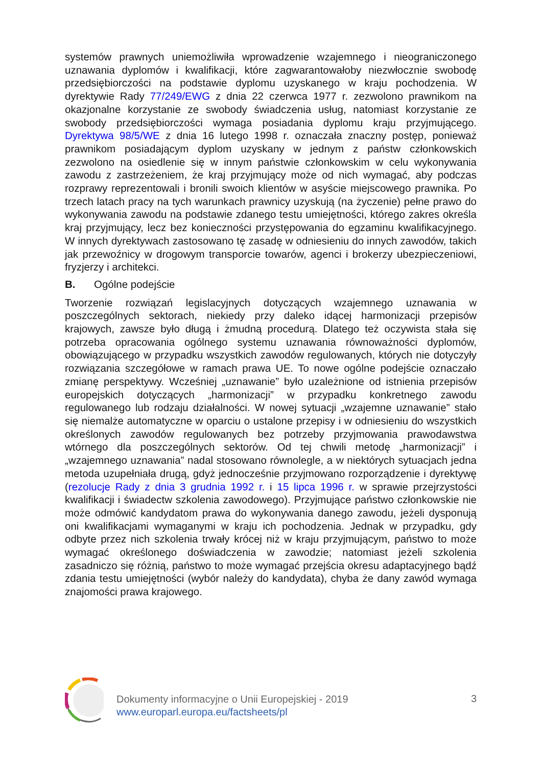systemów prawnych uniemożliwiła wprowadzenie wzajemnego i nieograniczonego uznawania dyplomów i kwalifikacji, które zagwarantowałoby niezwłocznie swobodę przedsiębiorczości na podstawie dyplomu uzyskanego w kraju pochodzenia. W dyrektywie Rady 77/249/EWG z dnia 22 czerwca 1977 r. zezwolono prawnikom na okazjonalne korzystanie ze swobody świadczenia usług, natomiast korzystanie ze swobody przedsiębiorczości wymaga posiadania dyplomu kraju przyjmującego. Dyrektywa 98/5/WE z dnia 16 lutego 1998 r. oznaczała znaczny postęp, ponieważ prawnikom posiadającym dyplom uzyskany w jednym z państw członkowskich zezwolono na osiedlenie się w innym państwie członkowskim w celu wykonywania zawodu z zastrzeżeniem, że kraj przyjmujący może od nich wymagać, aby podczas rozprawy reprezentowali i bronili swoich klientów w asyście miejscowego prawnika. Po trzech latach pracy na tych warunkach prawnicy uzyskują (na życzenie) pełne prawo do wykonywania zawodu na podstawie zdanego testu umiejętności, którego zakres określa kraj przyjmujący, lecz bez konieczności przystępowania do egzaminu kwalifikacyjnego. W innych dyrektywach zastosowano tę zasadę w odniesieniu do innych zawodów, takich jak przewoźnicy w drogowym transporcie towarów, agenci i brokerzy ubezpieczeniowi, fryzjerzy i architekci.
B. Ogólne podejście
Tworzenie rozwiązań legislacyjnych dotyczących wzajemnego uznawania w poszczególnych sektorach, niekiedy przy daleko idącej harmonizacji przepisów krajowych, zawsze było długą i żmudną procedurą. Dlatego też oczywista stała się potrzeba opracowania ogólnego systemu uznawania równoważności dyplomów, obowiązującego w przypadku wszystkich zawodów regulowanych, których nie dotyczyły rozwiązania szczegółowe w ramach prawa UE. To nowe ogólne podejście oznaczało zmianę perspektywy. Wcześniej „uznawanie” było uzależnione od istnienia przepisów europejskich dotyczących „harmonizacji” w przypadku konkretnego zawodu regulowanego lub rodzaju działalności. W nowej sytuacji „wzajemne uznawanie” stało się niemalże automatyczne w oparciu o ustalone przepisy i w odniesieniu do wszystkich określonych zawodów regulowanych bez potrzeby przyjmowania prawodawstwa wtórnego dla poszczególnych sektorów. Od tej chwili metodę „harmonizacji” i „wzajemnego uznawania” nadal stosowano równolegle, a w niektórych sytuacjach jedna metoda uzupełniała drugą, gdyż jednocześnie przyjmowano rozporządzenie i dyrektywę (rezolucje Rady z dnia 3 grudnia 1992 r. i 15 lipca 1996 r. w sprawie przejrzystości kwalifikacji i świadectw szkolenia zawodowego). Przyjmujące państwo członkowskie nie może odmówić kandydatom prawa do wykonywania danego zawodu, jeżeli dysponują oni kwalifikacjami wymaganymi w kraju ich pochodzenia. Jednak w przypadku, gdy odbyte przez nich szkolenia trwały krócej niż w kraju przyjmującym, państwo to może wymagać określonego doświadczenia w zawodzie; natomiast jeżeli szkolenia zasadniczo się różnią, państwo to może wymagać przejścia okresu adaptacyjnego bądź zdania testu umiejętności (wybór należy do kandydata), chyba że dany zawód wymaga znajomości prawa krajowego.
Dokumenty informacyjne o Unii Europejskiej - 2019
www.europarl.europa.eu/factsheets/pl
3